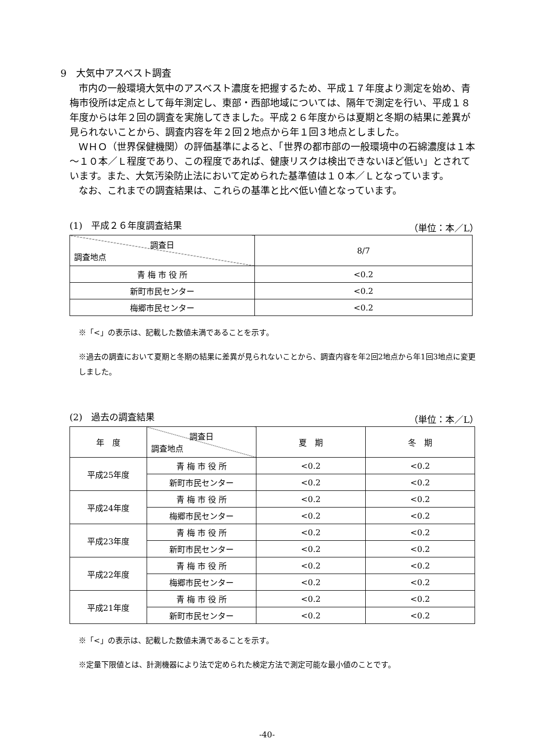9　大気中アスベスト調査
市内の一般環境大気中のアスベスト濃度を把握するため、平成１７年度より測定を始め、青梅市役所は定点として毎年測定し、東部・西部地域については、隔年で測定を行い、平成１８年度からは年２回の調査を実施してきました。平成２６年度からは夏期と冬期の結果に差異が見られないことから、調査内容を年２回２地点から年１回３地点としました。
ＷＨＯ（世界保健機関）の評価基準によると、「世界の都市部の一般環境中の石綿濃度は１本～１０本／Ｌ程度であり、この程度であれば、健康リスクは検出できないほど低い」とされています。また、大気汚染防止法において定められた基準値は１０本／Ｌとなっています。
なお、これまでの調査結果は、これらの基準と比べ低い値となっています。
(1)　平成２６年度調査結果 （単位：本／L）
| 調査日 調査地点 | 8/7 |
| 青 梅 市 役 所 | <0.2 |
| 新町市民センター | <0.2 |
| 梅郷市民センター | <0.2 |
※「<」の表示は、記載した数値未満であることを示す。
※過去の調査において夏期と冬期の結果に差異が見られないことから、調査内容を年2回2地点から年1回3地点に変更しました。
(2)　過去の調査結果 （単位：本／L）
| 年 度 | 調査日 調査地点 | 夏 期 | 冬 期 |
| 平成25年度 | 青 梅 市 役 所 | <0.2 | <0.2 |
| | 新町市民センター | <0.2 | <0.2 |
| 平成24年度 | 青 梅 市 役 所 | <0.2 | <0.2 |
| | 梅郷市民センター | <0.2 | <0.2 |
| 平成23年度 | 青 梅 市 役 所 | <0.2 | <0.2 |
| | 新町市民センター | <0.2 | <0.2 |
| 平成22年度 | 青 梅 市 役 所 | <0.2 | <0.2 |
| | 梅郷市民センター | <0.2 | <0.2 |
| 平成21年度 | 青 梅 市 役 所 | <0.2 | <0.2 |
| | 新町市民センター | <0.2 | <0.2 |
※「<」の表示は、記載した数値未満であることを示す。
※定量下限値とは、計測機器により法で定められた検定方法で測定可能な最小値のことです。
-40-